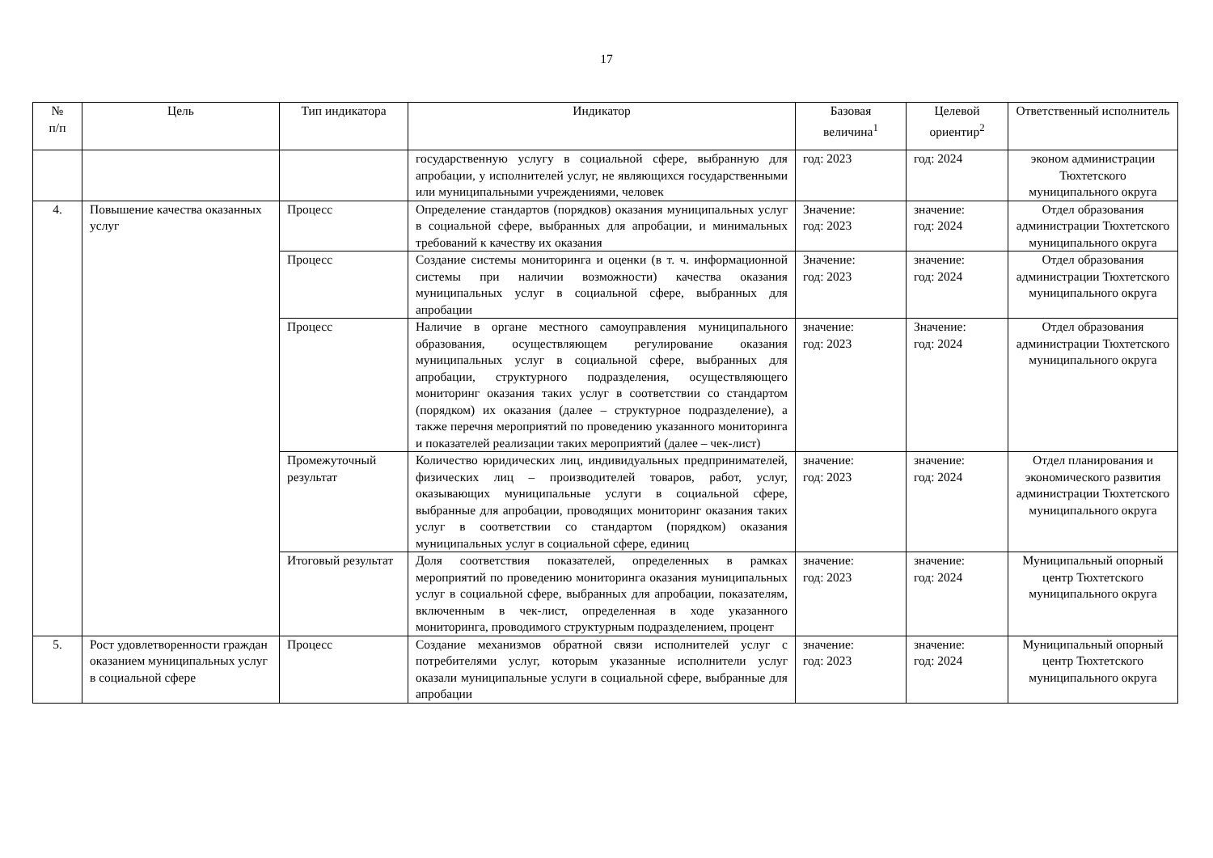17
| № п/п | Цель | Тип индикатора | Индикатор | Базовая величина<sup>1</sup> | Целевой ориентир<sup>2</sup> | Ответственный исполнитель |
| --- | --- | --- | --- | --- | --- | --- |
| | | | государственную услугу в социальной сфере, выбранную для апробации, у исполнителей услуг, не являющихся государственными или муниципальными учреждениями, человек | год: 2023 | год: 2024 | эконом администрации Тюхтетского муниципального округа |
| 4. | Повышение качества оказанных услуг | Процесс | Определение стандартов (порядков) оказания муниципальных услуг в социальной сфере, выбранных для апробации, и минимальных требований к качеству их оказания | Значение: год: 2023 | значение: год: 2024 | Отдел образования администрации Тюхтетского муниципального округа |
| | | Процесс | Создание системы мониторинга и оценки (в т. ч. информационной системы при наличии возможности) качества оказания муниципальных услуг в социальной сфере, выбранных для апробации | Значение: год: 2023 | значение: год: 2024 | Отдел образования администрации Тюхтетского муниципального округа |
| | | Процесс | Наличие в органе местного самоуправления муниципального образования, осуществляющем регулирование оказания муниципальных услуг в социальной сфере, выбранных для апробации, структурного подразделения, осуществляющего мониторинг оказания таких услуг в соответствии со стандартом (порядком) их оказания (далее – структурное подразделение), а также перечня мероприятий по проведению указанного мониторинга и показателей реализации таких мероприятий (далее – чек-лист) | значение: год: 2023 | Значение: год: 2024 | Отдел образования администрации Тюхтетского муниципального округа |
| | | Промежуточный результат | Количество юридических лиц, индивидуальных предпринимателей, физических лиц – производителей товаров, работ, услуг, оказывающих муниципальные услуги в социальной сфере, выбранные для апробации, проводящих мониторинг оказания таких услуг в соответствии со стандартом (порядком) оказания муниципальных услуг в социальной сфере, единиц | значение: год: 2023 | значение: год: 2024 | Отдел планирования и экономического развития администрации Тюхтетского муниципального округа |
| | | Итоговый результат | Доля соответствия показателей, определенных в рамках мероприятий по проведению мониторинга оказания муниципальных услуг в социальной сфере, выбранных для апробации, показателям, включенным в чек-лист, определенная в ходе указанного мониторинга, проводимого структурным подразделением, процент | значение: год: 2023 | значение: год: 2024 | Муниципальный опорный центр Тюхтетского муниципального округа |
| 5. | Рост удовлетворенности граждан оказанием муниципальных услуг в социальной сфере | Процесс | Создание механизмов обратной связи исполнителей услуг с потребителями услуг, которым указанные исполнители услуг оказали муниципальные услуги в социальной сфере, выбранные для апробации | значение: год: 2023 | значение: год: 2024 | Муниципальный опорный центр Тюхтетского муниципального округа |